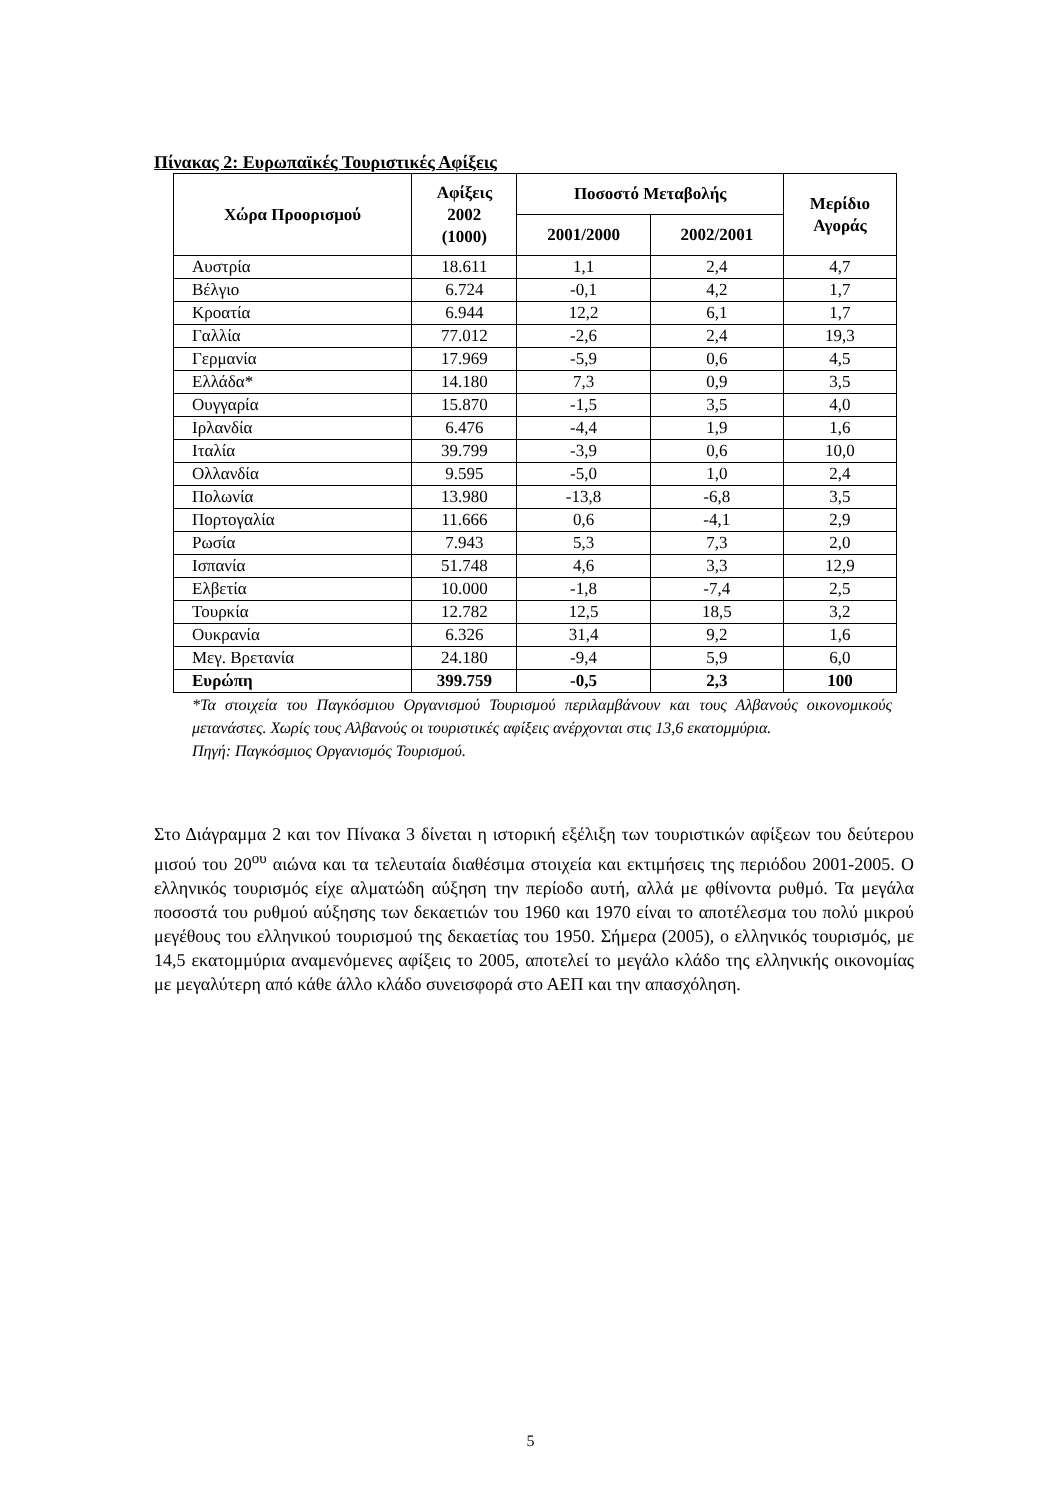Πίνακας 2: Ευρωπαϊκές Τουριστικές Αφίξεις
| Χώρα Προορισμού | Αφίξεις 2002 (1000) | Ποσοστό Μεταβολής | | Μερίδιο Αγοράς |
| --- | --- | --- | --- | --- |
| | | 2001/2000 | 2002/2001 | |
| Αυστρία | 18.611 | 1,1 | 2,4 | 4,7 |
| Βέλγιο | 6.724 | -0,1 | 4,2 | 1,7 |
| Κροατία | 6.944 | 12,2 | 6,1 | 1,7 |
| Γαλλία | 77.012 | -2,6 | 2,4 | 19,3 |
| Γερμανία | 17.969 | -5,9 | 0,6 | 4,5 |
| Ελλάδα* | 14.180 | 7,3 | 0,9 | 3,5 |
| Ουγγαρία | 15.870 | -1,5 | 3,5 | 4,0 |
| Ιρλανδία | 6.476 | -4,4 | 1,9 | 1,6 |
| Ιταλία | 39.799 | -3,9 | 0,6 | 10,0 |
| Ολλανδία | 9.595 | -5,0 | 1,0 | 2,4 |
| Πολωνία | 13.980 | -13,8 | -6,8 | 3,5 |
| Πορτογαλία | 11.666 | 0,6 | -4,1 | 2,9 |
| Ρωσία | 7.943 | 5,3 | 7,3 | 2,0 |
| Ισπανία | 51.748 | 4,6 | 3,3 | 12,9 |
| Ελβετία | 10.000 | -1,8 | -7,4 | 2,5 |
| Τουρκία | 12.782 | 12,5 | 18,5 | 3,2 |
| Ουκρανία | 6.326 | 31,4 | 9,2 | 1,6 |
| Μεγ. Βρετανία | 24.180 | -9,4 | 5,9 | 6,0 |
| Ευρώπη | 399.759 | -0,5 | 2,3 | 100 |
*Τα στοιχεία του Παγκόσμιου Οργανισμού Τουρισμού περιλαμβάνουν και τους Αλβανούς οικονομικούς μετανάστες. Χωρίς τους Αλβανούς οι τουριστικές αφίξεις ανέρχονται στις 13,6 εκατομμύρια.
Πηγή: Παγκόσμιος Οργανισμός Τουρισμού.
Στο Διάγραμμα 2 και τον Πίνακα 3 δίνεται η ιστορική εξέλιξη των τουριστικών αφίξεων του δεύτερου μισού του 20<sup>ου</sup> αιώνα και τα τελευταία διαθέσιμα στοιχεία και εκτιμήσεις της περιόδου 2001-2005. Ο ελληνικός τουρισμός είχε αλματώδη αύξηση την περίοδο αυτή, αλλά με φθίνοντα ρυθμό. Τα μεγάλα ποσοστά του ρυθμού αύξησης των δεκαετιών του 1960 και 1970 είναι το αποτέλεσμα του πολύ μικρού μεγέθους του ελληνικού τουρισμού της δεκαετίας του 1950. Σήμερα (2005), ο ελληνικός τουρισμός, με 14,5 εκατομμύρια αναμενόμενες αφίξεις το 2005, αποτελεί το μεγάλο κλάδο της ελληνικής οικονομίας με μεγαλύτερη από κάθε άλλο κλάδο συνεισφορά στο ΑΕΠ και την απασχόληση.
5